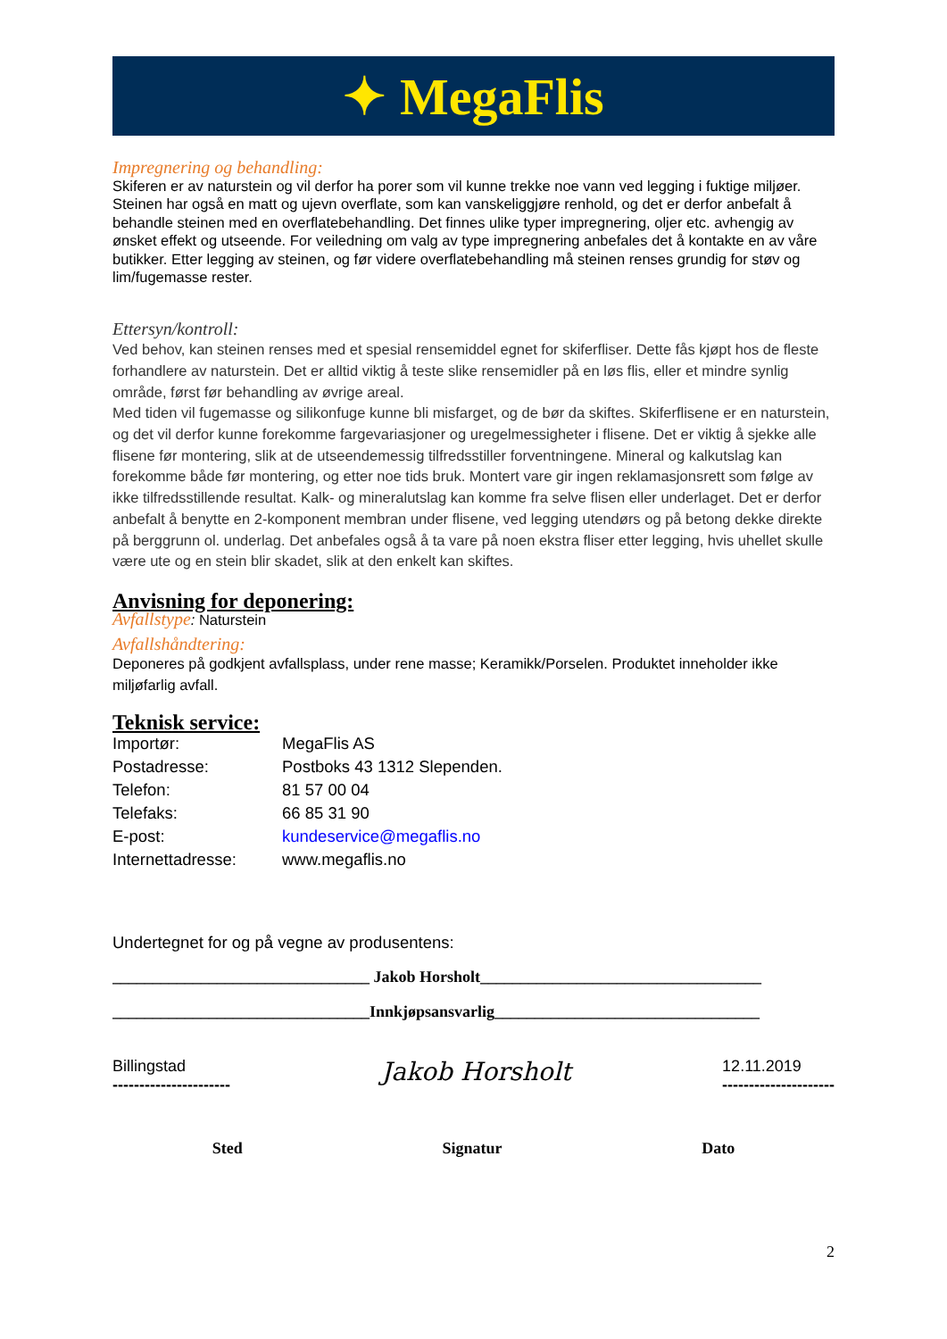✦ MegaFlis
Impregnering og behandling:
Skiferen er av naturstein og vil derfor ha porer som vil kunne trekke noe vann ved legging i fuktige miljøer. Steinen har også en matt og ujevn overflate, som kan vanskeliggjøre renhold, og det er derfor anbefalt å behandle steinen med en overflatebehandling. Det finnes ulike typer impregnering, oljer etc. avhengig av ønsket effekt og utseende. For veiledning om valg av type impregnering anbefales det å kontakte en av våre butikker. Etter legging av steinen, og før videre overflatebehandling må steinen renses grundig for støv og lim/fugemasse rester.
Ettersyn/kontroll:
Ved behov, kan steinen renses med et spesial rensemiddel egnet for skiferfliser. Dette fås kjøpt hos de fleste forhandlere av naturstein. Det er alltid viktig å teste slike rensemidler på en løs flis, eller et mindre synlig område, først før behandling av øvrige areal.
Med tiden vil fugemasse og silikonfuge kunne bli misfarget, og de bør da skiftes. Skiferflisene er en naturstein, og det vil derfor kunne forekomme fargevariasjoner og uregelmessigheter i flisene. Det er viktig å sjekke alle flisene før montering, slik at de utseendemessig tilfredsstiller forventningene. Mineral og kalkutslag kan forekomme både før montering, og etter noe tids bruk. Montert vare gir ingen reklamasjonsrett som følge av ikke tilfredsstillende resultat. Kalk- og mineralutslag kan komme fra selve flisen eller underlaget. Det er derfor anbefalt å benytte en 2-komponent membran under flisene, ved legging utendørs og på betong dekke direkte på berggrunn ol. underlag. Det anbefales også å ta vare på noen ekstra fliser etter legging, hvis uhellet skulle være ute og en stein blir skadet, slik at den enkelt kan skiftes.
Anvisning for deponering:
Avfallstype: Naturstein
Avfallshåndtering:
Deponeres på godkjent avfallsplass, under rene masse; Keramikk/Porselen. Produktet inneholder ikke miljøfarlig avfall.
Teknisk service:
| Importør: | MegaFlis AS |
| Postadresse: | Postboks 43 1312 Slependen. |
| Telefon: | 81 57 00 04 |
| Telefaks: | 66 85 31 90 |
| E-post: | kundeservice@megaflis.no |
| Internettadresse: | www.megaflis.no |
Undertegnet for og på vegne av produsentens:
________________________________ Jakob Horsholt___________________________________
________________________________Innkjøpsansvarlig_________________________________
Billingstad
----------------------
Jakob Horsholt
12.11.2019
---------------------
Sted Signatur Dato
2